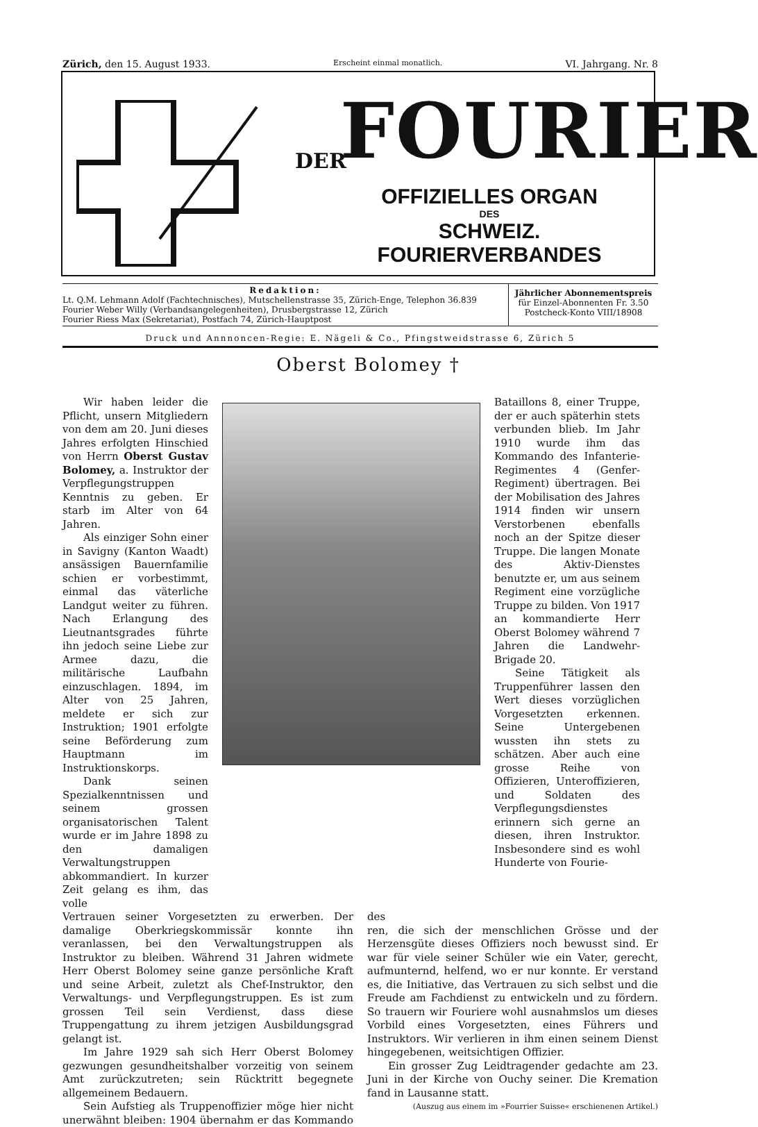Zürich, den 15. August 1933. Erscheint einmal monatlich. VI. Jahrgang. Nr. 8
DER FOURIER
OFFIZIELLES ORGAN
DES
SCHWEIZ. FOURIERVERBANDES
Redaktion:
Lt. Q.M. Lehmann Adolf (Fachtechnisches), Mutschellenstrasse 35, Zürich-Enge, Telephon 36.839
Fourier Weber Willy (Verbandsangelegenheiten), Drusbergstrasse 12, Zürich
Fourier Riess Max (Sekretariat), Postfach 74, Zürich-Hauptpost
Jährlicher Abonnementspreis
für Einzel-Abonnenten Fr. 3.50
Postcheck-Konto VIII/18908
Druck und Annnoncen-Regie: E. Nägeli & Co., Pfingstweidstrasse 6, Zürich 5
Oberst Bolomey †
Wir haben leider die Pflicht, unsern Mitgliedern von dem am 20. Juni dieses Jahres erfolgten Hinschied von Herrn Oberst Gustav Bolomey, a. Instruktor der Verpflegungstruppen Kenntnis zu geben. Er starb im Alter von 64 Jahren.
Als einziger Sohn einer in Savigny (Kanton Waadt) ansässigen Bauernfamilie schien er vorbestimmt, einmal das väterliche Landgut weiter zu führen. Nach Erlangung des Lieutnantsgrades führte ihn jedoch seine Liebe zur Armee dazu, die militärische Laufbahn einzuschlagen. 1894, im Alter von 25 Jahren, meldete er sich zur Instruktion; 1901 erfolgte seine Beförderung zum Hauptmann im Instruktionskorps.
Dank seinen Spezialkenntnissen und seinem grossen organisatorischen Talent wurde er im Jahre 1898 zu den damaligen Verwaltungstruppen abkommandiert. In kurzer Zeit gelang es ihm, das volle
Bataillons 8, einer Truppe, der er auch späterhin stets verbunden blieb. Im Jahr 1910 wurde ihm das Kommando des Infanterie-Regimentes 4 (Genfer-Regiment) übertragen. Bei der Mobilisation des Jahres 1914 finden wir unsern Verstorbenen ebenfalls noch an der Spitze dieser Truppe. Die langen Monate des Aktiv-Dienstes benutzte er, um aus seinem Regiment eine vorzügliche Truppe zu bilden. Von 1917 an kommandierte Herr Oberst Bolomey während 7 Jahren die Landwehr-Brigade 20.
Seine Tätigkeit als Truppenführer lassen den Wert dieses vorzüglichen Vorgesetzten erkennen. Seine Untergebenen wussten ihn stets zu schätzen. Aber auch eine grosse Reihe von Offizieren, Unteroffizieren, und Soldaten des Verpflegungsdienstes erinnern sich gerne an diesen, ihren Instruktor. Insbesondere sind es wohl Hunderte von Fourie-
Vertrauen seiner Vorgesetzten zu erwerben. Der damalige Oberkriegskommissär konnte ihn veranlassen, bei den Verwaltungstruppen als Instruktor zu bleiben. Während 31 Jahren widmete Herr Oberst Bolomey seine ganze persönliche Kraft und seine Arbeit, zuletzt als Chef-Instruktor, den Verwaltungs- und Verpflegungstruppen. Es ist zum grossen Teil sein Verdienst, dass diese Truppengattung zu ihrem jetzigen Ausbildungsgrad gelangt ist.
Im Jahre 1929 sah sich Herr Oberst Bolomey gezwungen gesundheitshalber vorzeitig von seinem Amt zurückzutreten; sein Rücktritt begegnete allgemeinem Bedauern.
Sein Aufstieg als Truppenoffizier möge hier nicht unerwähnt bleiben: 1904 übernahm er das Kommando des
ren, die sich der menschlichen Grösse und der Herzensgüte dieses Offiziers noch bewusst sind. Er war für viele seiner Schüler wie ein Vater, gerecht, aufmunternd, helfend, wo er nur konnte. Er verstand es, die Initiative, das Vertrauen zu sich selbst und die Freude am Fachdienst zu entwickeln und zu fördern. So trauern wir Fouriere wohl ausnahmslos um dieses Vorbild eines Vorgesetzten, eines Führers und Instruktors. Wir verlieren in ihm einen seinem Dienst hingegebenen, weitsichtigen Offizier.
Ein grosser Zug Leidtragender gedachte am 23. Juni in der Kirche von Ouchy seiner. Die Kremation fand in Lausanne statt.
(Auszug aus einem im »Fourrier Suisse« erschienenen Artikel.)